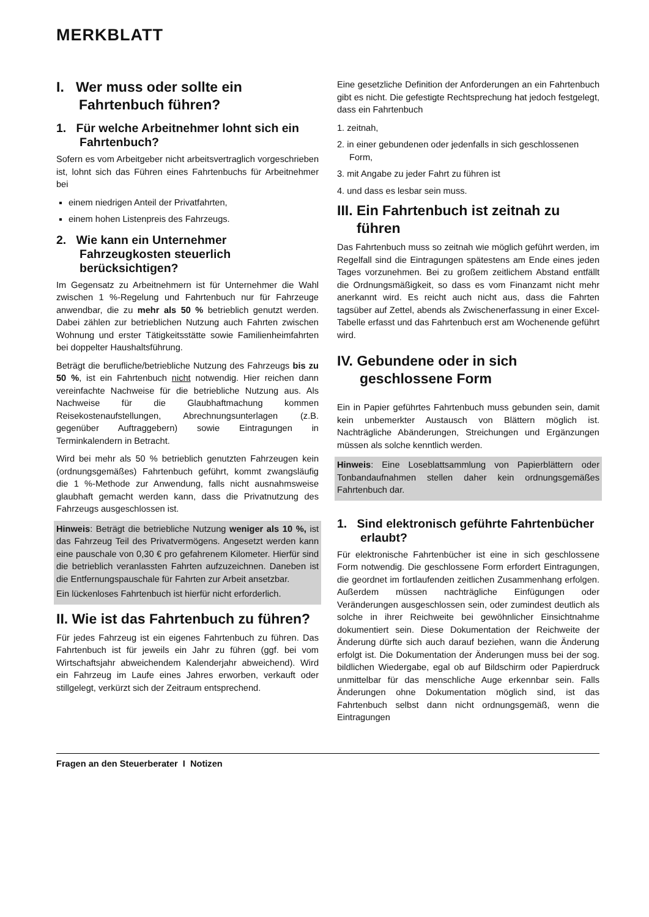MERKBLATT
I. Wer muss oder sollte ein Fahrtenbuch führen?
1. Für welche Arbeitnehmer lohnt sich ein Fahrtenbuch?
Sofern es vom Arbeitgeber nicht arbeitsvertraglich vorgeschrieben ist, lohnt sich das Führen eines Fahrtenbuchs für Arbeitnehmer bei
einem niedrigen Anteil der Privatfahrten,
einem hohen Listenpreis des Fahrzeugs.
2. Wie kann ein Unternehmer Fahrzeugkosten steuerlich berücksichtigen?
Im Gegensatz zu Arbeitnehmern ist für Unternehmer die Wahl zwischen 1 %-Regelung und Fahrtenbuch nur für Fahrzeuge anwendbar, die zu mehr als 50 % betrieblich genutzt werden. Dabei zählen zur betrieblichen Nutzung auch Fahrten zwischen Wohnung und erster Tätigkeitsstätte sowie Familienheimfahrten bei doppelter Haushaltsführung.
Beträgt die berufliche/betriebliche Nutzung des Fahrzeugs bis zu 50 %, ist ein Fahrtenbuch nicht notwendig. Hier reichen dann vereinfachte Nachweise für die betriebliche Nutzung aus. Als Nachweise für die Glaubhaftmachung kommen Reisekostenaufstellungen, Abrechnungsunterlagen (z.B. gegenüber Auftraggebern) sowie Eintragungen in Terminkalendern in Betracht.
Wird bei mehr als 50 % betrieblich genutzten Fahrzeugen kein (ordnungsgemäßes) Fahrtenbuch geführt, kommt zwangsläufig die 1 %-Methode zur Anwendung, falls nicht ausnahmsweise glaubhaft gemacht werden kann, dass die Privatnutzung des Fahrzeugs ausgeschlossen ist.
Hinweis: Beträgt die betriebliche Nutzung weniger als 10 %, ist das Fahrzeug Teil des Privatvermögens. Angesetzt werden kann eine pauschale von 0,30 € pro gefahrenem Kilometer. Hierfür sind die betrieblich veranlassten Fahrten aufzuzeichnen. Daneben ist die Entfernungspauschale für Fahrten zur Arbeit ansetzbar.
Ein lückenloses Fahrtenbuch ist hierfür nicht erforderlich.
II. Wie ist das Fahrtenbuch zu führen?
Für jedes Fahrzeug ist ein eigenes Fahrtenbuch zu führen. Das Fahrtenbuch ist für jeweils ein Jahr zu führen (ggf. bei vom Wirtschaftsjahr abweichendem Kalenderjahr abweichend). Wird ein Fahrzeug im Laufe eines Jahres erworben, verkauft oder stillgelegt, verkürzt sich der Zeitraum entsprechend.
Eine gesetzliche Definition der Anforderungen an ein Fahrtenbuch gibt es nicht. Die gefestigte Rechtsprechung hat jedoch festgelegt, dass ein Fahrtenbuch
1. zeitnah,
2. in einer gebundenen oder jedenfalls in sich geschlossenen Form,
3. mit Angabe zu jeder Fahrt zu führen ist
4. und dass es lesbar sein muss.
III. Ein Fahrtenbuch ist zeitnah zu führen
Das Fahrtenbuch muss so zeitnah wie möglich geführt werden, im Regelfall sind die Eintragungen spätestens am Ende eines jeden Tages vorzunehmen. Bei zu großem zeitlichem Abstand entfällt die Ordnungsmäßigkeit, so dass es vom Finanzamt nicht mehr anerkannt wird. Es reicht auch nicht aus, dass die Fahrten tagsüber auf Zettel, abends als Zwischenerfassung in einer Excel-Tabelle erfasst und das Fahrtenbuch erst am Wochenende geführt wird.
IV. Gebundene oder in sich geschlossene Form
Ein in Papier geführtes Fahrtenbuch muss gebunden sein, damit kein unbemerkter Austausch von Blättern möglich ist. Nachträgliche Abänderungen, Streichungen und Ergänzungen müssen als solche kenntlich werden.
Hinweis: Eine Loseblattsammlung von Papierblättern oder Tonbandaufnahmen stellen daher kein ordnungsgemäßes Fahrtenbuch dar.
1. Sind elektronisch geführte Fahrtenbücher erlaubt?
Für elektronische Fahrtenbücher ist eine in sich geschlossene Form notwendig. Die geschlossene Form erfordert Eintragungen, die geordnet im fortlaufenden zeitlichen Zusammenhang erfolgen. Außerdem müssen nachträgliche Einfügungen oder Veränderungen ausgeschlossen sein, oder zumindest deutlich als solche in ihrer Reichweite bei gewöhnlicher Einsichtnahme dokumentiert sein. Diese Dokumentation der Reichweite der Änderung dürfte sich auch darauf beziehen, wann die Änderung erfolgt ist. Die Dokumentation der Änderungen muss bei der sog. bildlichen Wiedergabe, egal ob auf Bildschirm oder Papierdruck unmittelbar für das menschliche Auge erkennbar sein. Falls Änderungen ohne Dokumentation möglich sind, ist das Fahrtenbuch selbst dann nicht ordnungsgemäß, wenn die Eintragungen
Fragen an den Steuerberater I Notizen